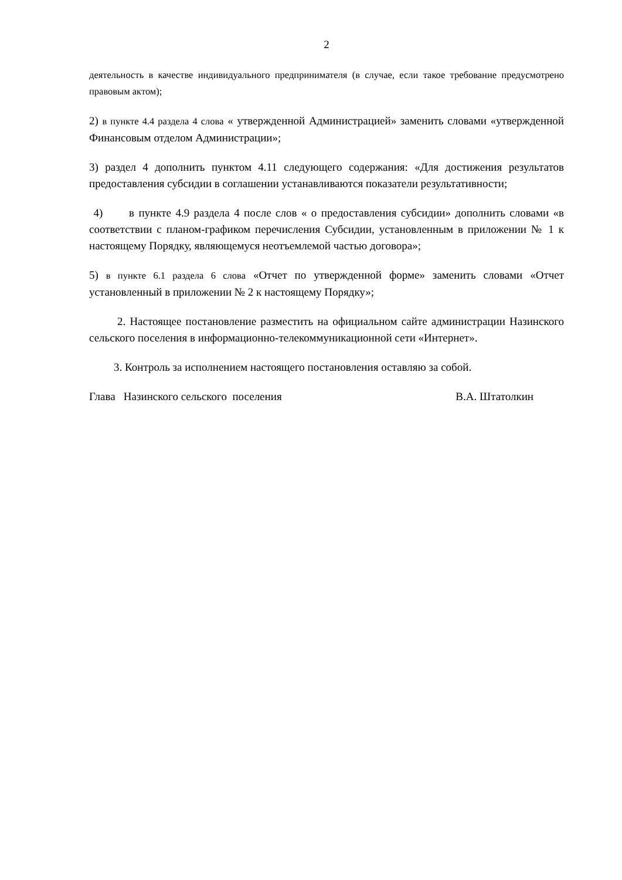2
деятельность в качестве индивидуального предпринимателя (в случае, если такое требование предусмотрено правовым актом);
2) в пункте 4.4 раздела 4 слова « утвержденной Администрацией» заменить словами «утвержденной Финансовым отделом Администрации»;
3) раздел 4 дополнить пунктом 4.11 следующего содержания: «Для достижения результатов предоставления субсидии в соглашении устанавливаются показатели результативности;
4) в пункте 4.9 раздела 4 после слов « о предоставления субсидии» дополнить словами «в соответствии с планом-графиком перечисления Субсидии, установленным в приложении № 1 к настоящему Порядку, являющемуся неотъемлемой частью договора»;
5) в пункте 6.1 раздела 6 слова «Отчет по утвержденной форме» заменить словами «Отчет установленный в приложении № 2 к настоящему Порядку»;
2. Настоящее постановление разместить на официальном сайте администрации Назинского сельского поселения в информационно-телекоммуникационной сети «Интернет».
3. Контроль за исполнением настоящего постановления оставляю за собой.
Глава Назинского сельского поселения В.А. Штатолкин